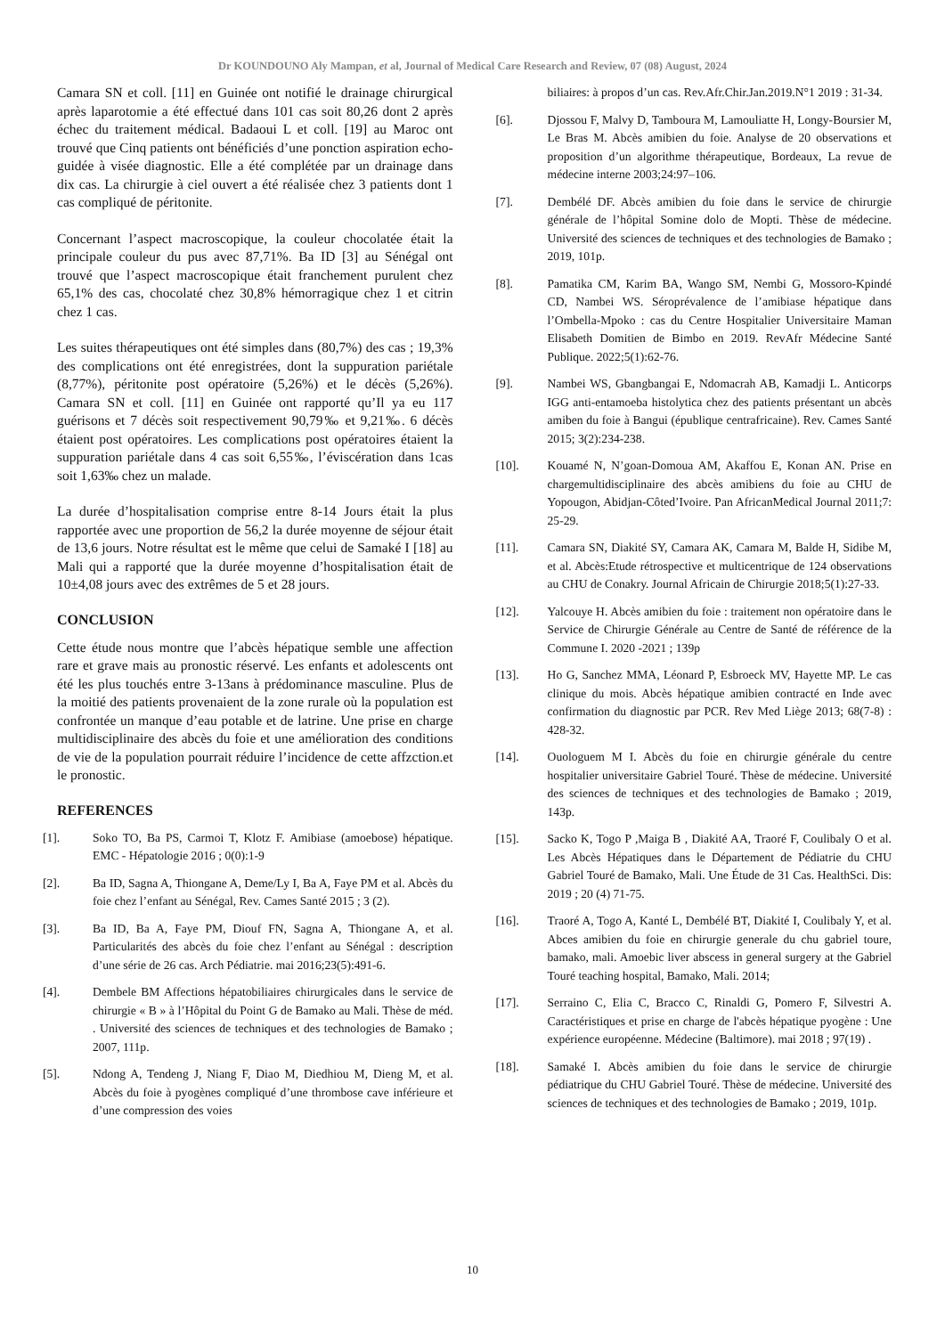Dr KOUNDOUNO Aly Mampan, et al, Journal of Medical Care Research and Review, 07 (08) August, 2024
Camara SN et coll. [11] en Guinée ont notifié le drainage chirurgical après laparotomie a été effectué dans 101 cas soit 80,26 dont 2 après échec du traitement médical. Badaoui L et coll. [19] au Maroc ont trouvé que Cinq patients ont bénéficiés d’une ponction aspiration echo-guidée à visée diagnostic. Elle a été complétée par un drainage dans dix cas. La chirurgie à ciel ouvert a été réalisée chez 3 patients dont 1 cas compliqué de péritonite.
Concernant l’aspect macroscopique, la couleur chocolatée était la principale couleur du pus avec 87,71%. Ba ID [3] au Sénégal ont trouvé que l’aspect macroscopique était franchement purulent chez 65,1% des cas, chocolaté chez 30,8% hémorragique chez 1 et citrin chez 1 cas.
Les suites thérapeutiques ont été simples dans (80,7%) des cas ; 19,3% des complications ont été enregistrées, dont la suppuration pariétale (8,77%), péritonite post opératoire (5,26%) et le décès (5,26%). Camara SN et coll. [11] en Guinée ont rapporté qu’Il ya eu 117 guérisons et 7 décès soit respectivement 90,79‰ et 9,21‰. 6 décès étaient post opératoires. Les complications post opératoires étaient la suppuration pariétale dans 4 cas soit 6,55‰, l’éviscération dans 1cas soit 1,63‰ chez un malade.
La durée d’hospitalisation comprise entre 8-14 Jours était la plus rapportée avec une proportion de 56,2 la durée moyenne de séjour était de 13,6 jours. Notre résultat est le même que celui de Samaké I [18] au Mali qui a rapporté que la durée moyenne d’hospitalisation était de 10±4,08 jours avec des extrêmes de 5 et 28 jours.
CONCLUSION
Cette étude nous montre que l’abcès hépatique semble une affection rare et grave mais au pronostic réservé. Les enfants et adolescents ont été les plus touchés entre 3-13ans à prédominance masculine. Plus de la moitié des patients provenaient de la zone rurale où la population est confrontée un manque d’eau potable et de latrine. Une prise en charge multidisciplinaire des abcès du foie et une amélioration des conditions de vie de la population pourrait réduire l’incidence de cette affzction.et le pronostic.
REFERENCES
[1]. Soko TO, Ba PS, Carmoi T, Klotz F. Amibiase (amoebose) hépatique. EMC - Hépatologie 2016 ; 0(0):1-9
[2]. Ba ID, Sagna A, Thiongane A, Deme/Ly I, Ba A, Faye PM et al. Abcès du foie chez l’enfant au Sénégal, Rev. Cames Santé 2015 ; 3 (2).
[3]. Ba ID, Ba A, Faye PM, Diouf FN, Sagna A, Thiongane A, et al. Particularités des abcès du foie chez l’enfant au Sénégal : description d’une série de 26 cas. Arch Pédiatrie. mai 2016;23(5):491-6.
[4]. Dembele BM Affections hépatobiliaires chirurgicales dans le service de chirurgie « B » à l’Hôpital du Point G de Bamako au Mali. Thèse de méd. . Université des sciences de techniques et des technologies de Bamako ; 2007, 111p.
[5]. Ndong A, Tendeng J, Niang F, Diao M, Diedhiou M, Dieng M, et al. Abcès du foie à pyogènes compliqué d’une thrombose cave inférieure et d’une compression des voies
biliaires: à propos d’un cas. Rev.Afr.Chir.Jan.2019.N°1 2019 : 31-34.
[6]. Djossou F, Malvy D, Tamboura M, Lamouliatte H, Longy-Boursier M, Le Bras M. Abcès amibien du foie. Analyse de 20 observations et proposition d’un algorithme thérapeutique, Bordeaux, La revue de médecine interne 2003;24:97–106.
[7]. Dembélé DF. Abcès amibien du foie dans le service de chirurgie générale de l’hôpital Somine dolo de Mopti. Thèse de médecine. Université des sciences de techniques et des technologies de Bamako ; 2019, 101p.
[8]. Pamatika CM, Karim BA, Wango SM, Nembi G, Mossoro-Kpindé CD, Nambei WS. Séroprévalence de l’amibiase hépatique dans l’Ombella-Mpoko : cas du Centre Hospitalier Universitaire Maman Elisabeth Domitien de Bimbo en 2019. RevAfr Médecine Santé Publique. 2022;5(1):62-76.
[9]. Nambei WS, Gbangbangai E, Ndomacrah AB, Kamadji L. Anticorps IGG anti-entamoeba histolytica chez des patients présentant un abcès amiben du foie à Bangui (épublique centrafricaine). Rev. Cames Santé 2015; 3(2):234-238.
[10]. Kouamé N, N’goan-Domoua AM, Akaffou E, Konan AN. Prise en chargemultidisciplinaire des abcès amibiens du foie au CHU de Yopougon, Abidjan-Côted’Ivoire. Pan AfricanMedical Journal 2011;7: 25-29.
[11]. Camara SN, Diakité SY, Camara AK, Camara M, Balde H, Sidibe M, et al. Abcès:Etude rétrospective et multicentrique de 124 observations au CHU de Conakry. Journal Africain de Chirurgie 2018;5(1):27-33.
[12]. Yalcouye H. Abcès amibien du foie : traitement non opératoire dans le Service de Chirurgie Générale au Centre de Santé de référence de la Commune I. 2020 -2021 ; 139p
[13]. Ho G, Sanchez MMA, Léonard P, Esbroeck MV, Hayette MP. Le cas clinique du mois. Abcès hépatique amibien contracté en Inde avec confirmation du diagnostic par PCR. Rev Med Liège 2013; 68(7-8) : 428-32.
[14]. Ouologuem M I. Abcès du foie en chirurgie générale du centre hospitalier universitaire Gabriel Touré. Thèse de médecine. Université des sciences de techniques et des technologies de Bamako ; 2019, 143p.
[15]. Sacko K, Togo P ,Maiga B , Diakité AA, Traoré F, Coulibaly O et al. Les Abcès Hépatiques dans le Département de Pédiatrie du CHU Gabriel Touré de Bamako, Mali. Une Étude de 31 Cas. HealthSci. Dis: 2019 ; 20 (4) 71-75.
[16]. Traoré A, Togo A, Kanté L, Dembélé BT, Diakité I, Coulibaly Y, et al. Abces amibien du foie en chirurgie generale du chu gabriel toure, bamako, mali. Amoebic liver abscess in general surgery at the Gabriel Touré teaching hospital, Bamako, Mali. 2014;
[17]. Serraino C, Elia C, Bracco C, Rinaldi G, Pomero F, Silvestri A. Caractéristiques et prise en charge de l'abcès hépatique pyogène : Une expérience européenne. Médecine (Baltimore). mai 2018 ; 97(19) .
[18]. Samaké I. Abcès amibien du foie dans le service de chirurgie pédiatrique du CHU Gabriel Touré. Thèse de médecine. Université des sciences de techniques et des technologies de Bamako ; 2019, 101p.
10